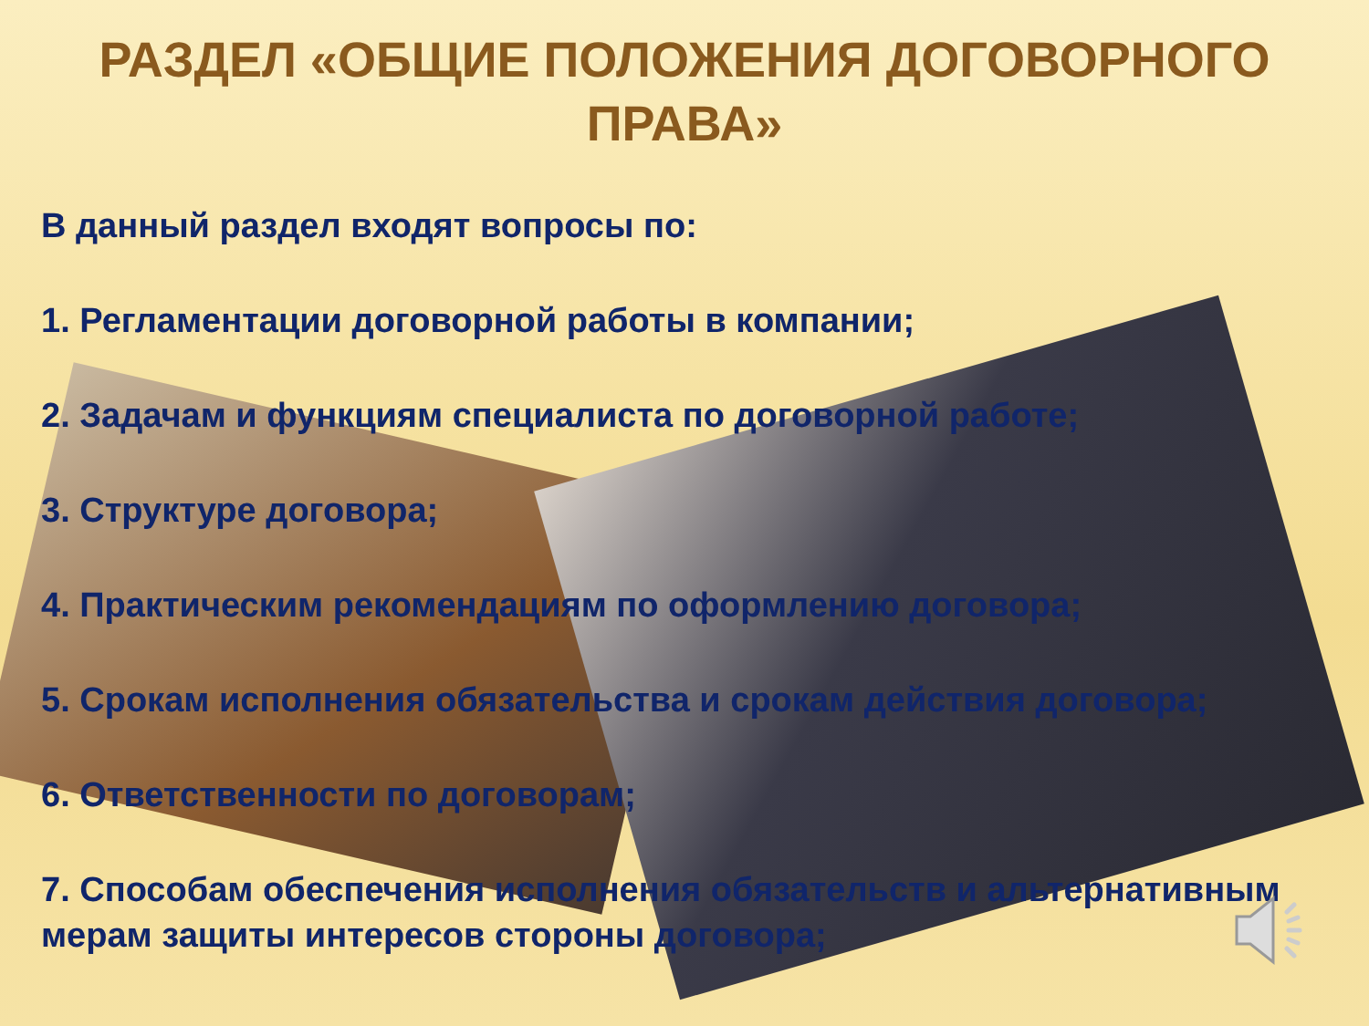РАЗДЕЛ «ОБЩИЕ ПОЛОЖЕНИЯ ДОГОВОРНОГО ПРАВА»
В данный раздел входят вопросы по:
1. Регламентации договорной работы в компании;
2. Задачам и функциям специалиста по договорной работе;
3. Структуре договора;
4. Практическим рекомендациям по оформлению договора;
5. Срокам исполнения обязательства и срокам действия договора;
6. Ответственности по договорам;
7. Способам обеспечения исполнения обязательств и альтернативным мерам защиты интересов стороны договора;